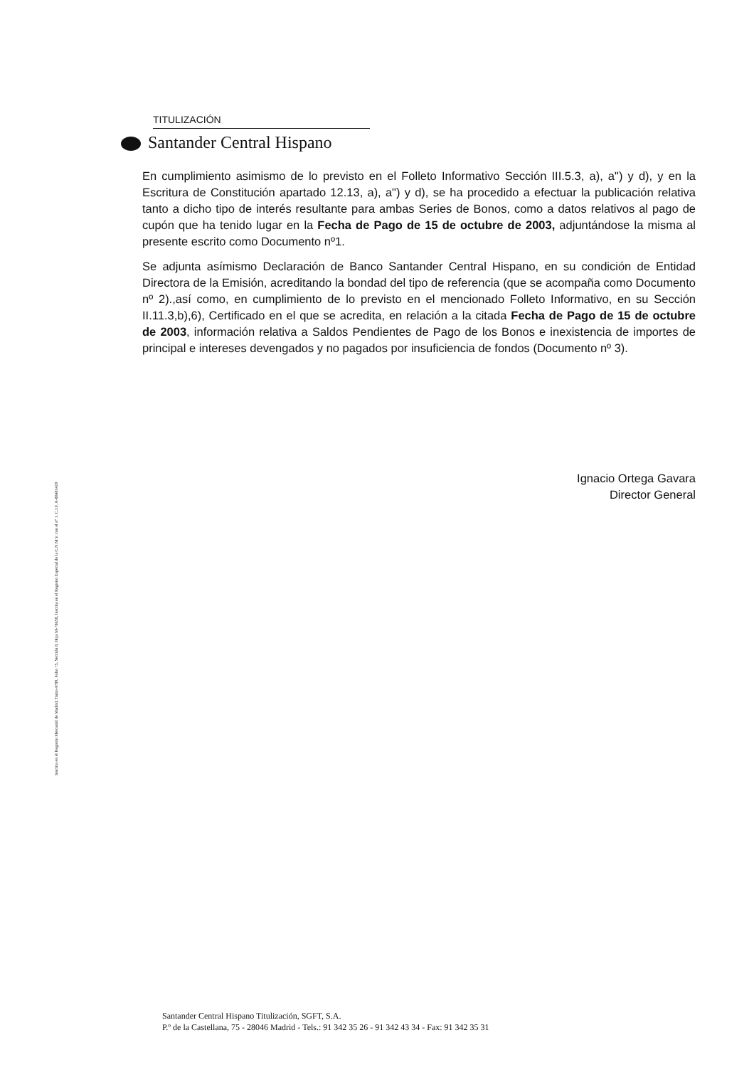TITULIZACIÓN
Santander Central Hispano
En cumplimiento asimismo de lo previsto en el Folleto Informativo Sección III.5.3, a), a") y d), y en la Escritura de Constitución apartado 12.13, a), a") y d), se ha procedido a efectuar la publicación relativa tanto a dicho tipo de interés resultante para ambas Series de Bonos, como a datos relativos al pago de cupón que ha tenido lugar en la Fecha de Pago de 15 de octubre de 2003, adjuntándose la misma al presente escrito como Documento nº1.
Se adjunta asímismo Declaración de Banco Santander Central Hispano, en su condición de Entidad Directora de la Emisión, acreditando la bondad del tipo de referencia (que se acompaña como Documento nº 2).,así como, en cumplimiento de lo previsto en el mencionado Folleto Informativo, en su Sección II.11.3,b),6), Certificado en el que se acredita, en relación a la citada Fecha de Pago de 15 de octubre de 2003, información relativa a Saldos Pendientes de Pago de los Bonos e inexistencia de importes de principal e intereses devengados y no pagados por insuficiencia de fondos (Documento nº 3).
Ignacio Ortega Gavara
Director General
Inscrita en el Registro Mercantil de Madrid, Tomo 4789, Folio 75, Sección 8, Hoja M-78658, Inscrita en el Registro Especial de la C.N.M.V. con el nº 1. C.I.F. A-80481419
Santander Central Hispano Titulización, SGFT, S.A.
P.º de la Castellana, 75 - 28046 Madrid - Tels.: 91 342 35 26 - 91 342 43 34 - Fax: 91 342 35 31